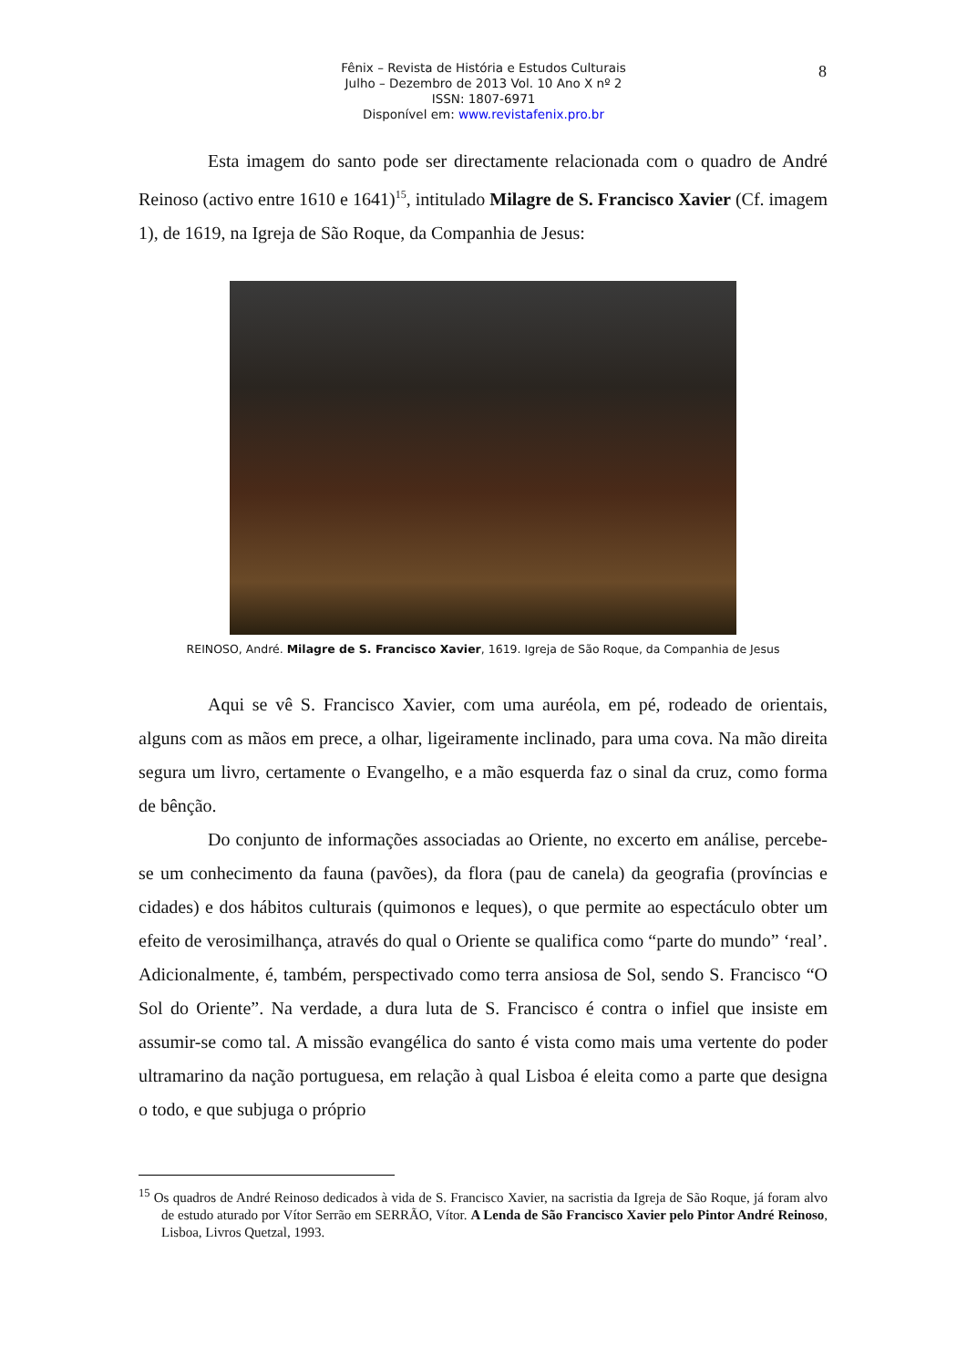Fênix – Revista de História e Estudos Culturais
Julho – Dezembro de 2013 Vol. 10 Ano X nº 2
ISSN: 1807-6971
Disponível em: www.revistafenix.pro.br
8
Esta imagem do santo pode ser directamente relacionada com o quadro de André Reinoso (activo entre 1610 e 1641)<sup>15</sup>, intitulado Milagre de S. Francisco Xavier (Cf. imagem 1), de 1619, na Igreja de São Roque, da Companhia de Jesus:
REINOSO, André. Milagre de S. Francisco Xavier, 1619. Igreja de São Roque, da Companhia de Jesus
Aqui se vê S. Francisco Xavier, com uma auréola, em pé, rodeado de orientais, alguns com as mãos em prece, a olhar, ligeiramente inclinado, para uma cova. Na mão direita segura um livro, certamente o Evangelho, e a mão esquerda faz o sinal da cruz, como forma de bênção.
Do conjunto de informações associadas ao Oriente, no excerto em análise, percebe-se um conhecimento da fauna (pavões), da flora (pau de canela) da geografia (províncias e cidades) e dos hábitos culturais (quimonos e leques), o que permite ao espectáculo obter um efeito de verosimilhança, através do qual o Oriente se qualifica como “parte do mundo” ‘real’. Adicionalmente, é, também, perspectivado como terra ansiosa de Sol, sendo S. Francisco “O Sol do Oriente”. Na verdade, a dura luta de S. Francisco é contra o infiel que insiste em assumir-se como tal. A missão evangélica do santo é vista como mais uma vertente do poder ultramarino da nação portuguesa, em relação à qual Lisboa é eleita como a parte que designa o todo, e que subjuga o próprio
<sup>15</sup> Os quadros de André Reinoso dedicados à vida de S. Francisco Xavier, na sacristia da Igreja de São Roque, já foram alvo de estudo aturado por Vítor Serrão em SERRÃO, Vítor. A Lenda de São Francisco Xavier pelo Pintor André Reinoso, Lisboa, Livros Quetzal, 1993.